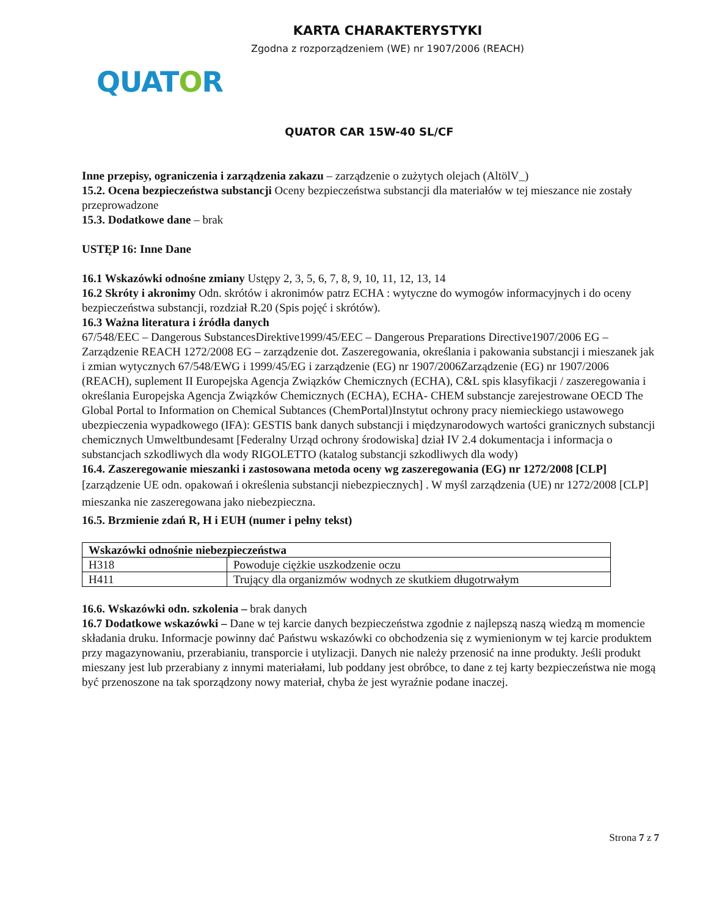KARTA CHARAKTERYSTYKI
Zgodna z rozporządzeniem (WE) nr 1907/2006 (REACH)
QUATOR
QUATOR CAR 15W-40 SL/CF
Inne przepisy, ograniczenia i zarządzenia zakazu – zarządzenie o zużytych olejach (AltölV_)
15.2. Ocena bezpieczeństwa substancji Oceny bezpieczeństwa substancji dla materiałów w tej mieszance nie zostały przeprowadzone
15.3. Dodatkowe dane – brak
USTĘP 16: Inne Dane
16.1 Wskazówki odnośne zmiany Ustępy 2, 3, 5, 6, 7, 8, 9, 10, 11, 12, 13, 14
16.2 Skróty i akronimy Odn. skrótów i akronimów patrz ECHA : wytyczne do wymogów informacyjnych i do oceny bezpieczeństwa substancji, rozdział R.20 (Spis pojęć i skrótów).
16.3 Ważna literatura i źródła danych
67/548/EEC – Dangerous SubstancesDirektive1999/45/EEC – Dangerous Preparations Directive1907/2006 EG – Zarządzenie REACH 1272/2008 EG – zarządzenie dot. Zaszeregowania, określania i pakowania substancji i mieszanek jak i zmian wytycznych 67/548/EWG i 1999/45/EG i zarządzenie (EG) nr 1907/2006Zarządzenie (EG) nr 1907/2006 (REACH), suplement II Europejska Agencja Związków Chemicznych (ECHA), C&L spis klasyfikacji / zaszeregowania i określania Europejska Agencja Związków Chemicznych (ECHA), ECHA- CHEM substancje zarejestrowane OECD The Global Portal to Information on Chemical Subtances (ChemPortal)Instytut ochrony pracy niemieckiego ustawowego ubezpieczenia wypadkowego (IFA): GESTIS bank danych substancji i międzynarodowych wartości granicznych substancji chemicznych Umweltbundesamt [Federalny Urząd ochrony środowiska] dział IV 2.4 dokumentacja i informacja o substancjach szkodliwych dla wody RIGOLETTO (katalog substancji szkodliwych dla wody)
16.4. Zaszeregowanie mieszanki i zastosowana metoda oceny wg zaszeregowania (EG) nr 1272/2008 [CLP]
[zarządzenie UE odn. opakowań i określenia substancji niebezpiecznych] . W myśl zarządzenia (UE) nr 1272/2008 [CLP] mieszanka nie zaszeregowana jako niebezpieczna.
16.5. Brzmienie zdań R, H i EUH (numer i pełny tekst)
| Wskazówki odnośnie niebezpieczeństwa | |
| --- | --- |
| H318 | Powoduje ciężkie uszkodzenie oczu |
| H411 | Trujący dla organizmów wodnych ze skutkiem długotrwałym |
16.6. Wskazówki odn. szkolenia – brak danych
16.7 Dodatkowe wskazówki – Dane w tej karcie danych bezpieczeństwa zgodnie z najlepszą naszą wiedzą m momencie składania druku. Informacje powinny dać Państwu wskazówki co obchodzenia się z wymienionym w tej karcie produktem przy magazynowaniu, przerabianiu, transporcie i utylizacji. Danych nie należy przenosić na inne produkty. Jeśli produkt mieszany jest lub przerabiany z innymi materiałami, lub poddany jest obróbce, to dane z tej karty bezpieczeństwa nie mogą być przenoszone na tak sporządzony nowy materiał, chyba że jest wyraźnie podane inaczej.
Strona 7 z 7